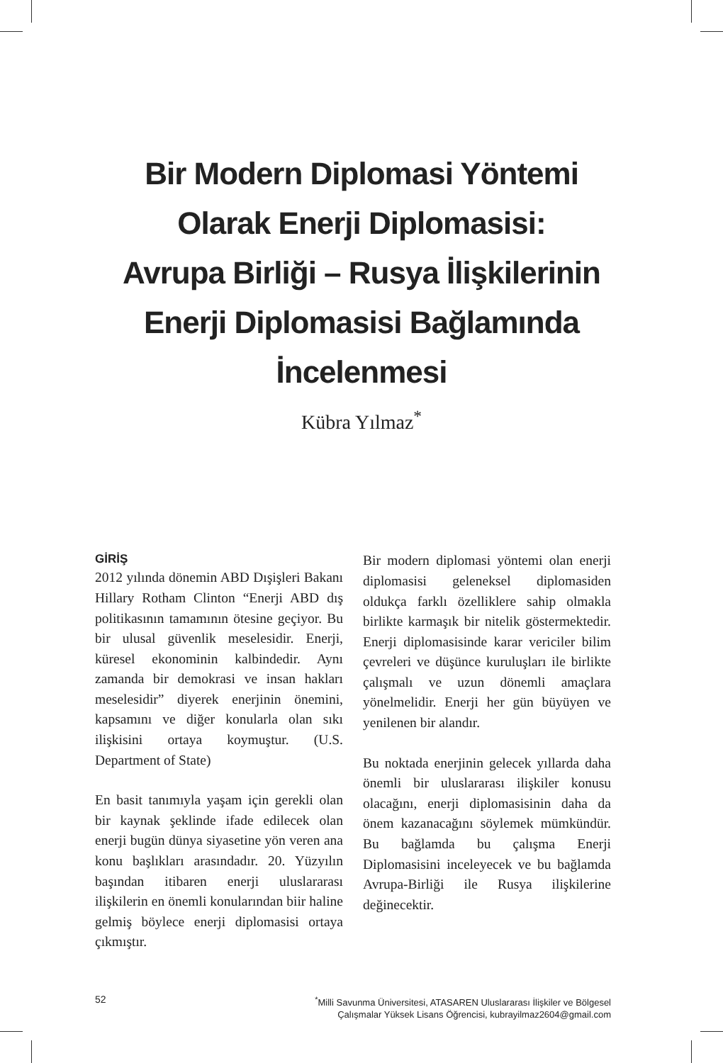Bir Modern Diplomasi Yöntemi
Olarak Enerji Diplomasisi:
Avrupa Birliği – Rusya İlişkilerinin
Enerji Diplomasisi Bağlamında
İncelenmesi
Kübra Yılmaz<sup>*</sup>
GİRİŞ
2012 yılında dönemin ABD Dışişleri Bakanı Hillary Rotham Clinton “Enerji ABD dış politikasının tamamının ötesine geçiyor. Bu bir ulusal güvenlik meselesidir. Enerji, küresel ekonominin kalbindedir. Aynı zamanda bir demokrasi ve insan hakları meselesidir” diyerek enerjinin önemini, kapsamını ve diğer konularla olan sıkı ilişkisini ortaya koymuştur. (U.S. Department of State)
En basit tanımıyla yaşam için gerekli olan bir kaynak şeklinde ifade edilecek olan enerji bugün dünya siyasetine yön veren ana konu başlıkları arasındadır. 20. Yüzyılın başından itibaren enerji uluslararası ilişkilerin en önemli konularından biir haline gelmiş böylece enerji diplomasisi ortaya çıkmıştır.
Bir modern diplomasi yöntemi olan enerji diplomasisi geleneksel diplomasiden oldukça farklı özelliklere sahip olmakla birlikte karmaşık bir nitelik göstermektedir. Enerji diplomasisinde karar vericiler bilim çevreleri ve düşünce kuruluşları ile birlikte çalışmalı ve uzun dönemli amaçlara yönelmelidir. Enerji her gün büyüyen ve yenilenen bir alandır.
Bu noktada enerjinin gelecek yıllarda daha önemli bir uluslararası ilişkiler konusu olacağını, enerji diplomasisinin daha da önem kazanacağını söylemek mümkündür. Bu bağlamda bu çalışma Enerji Diplomasisini inceleyecek ve bu bağlamda Avrupa-Birliği ile Rusya ilişkilerine değinecektir.
52
<sup>*</sup> Milli Savunma Üniversitesi, ATASAREN Uluslararası İlişkiler ve Bölgesel
Çalışmalar Yüksek Lisans Öğrencisi, kubrayilmaz2604@gmail.com